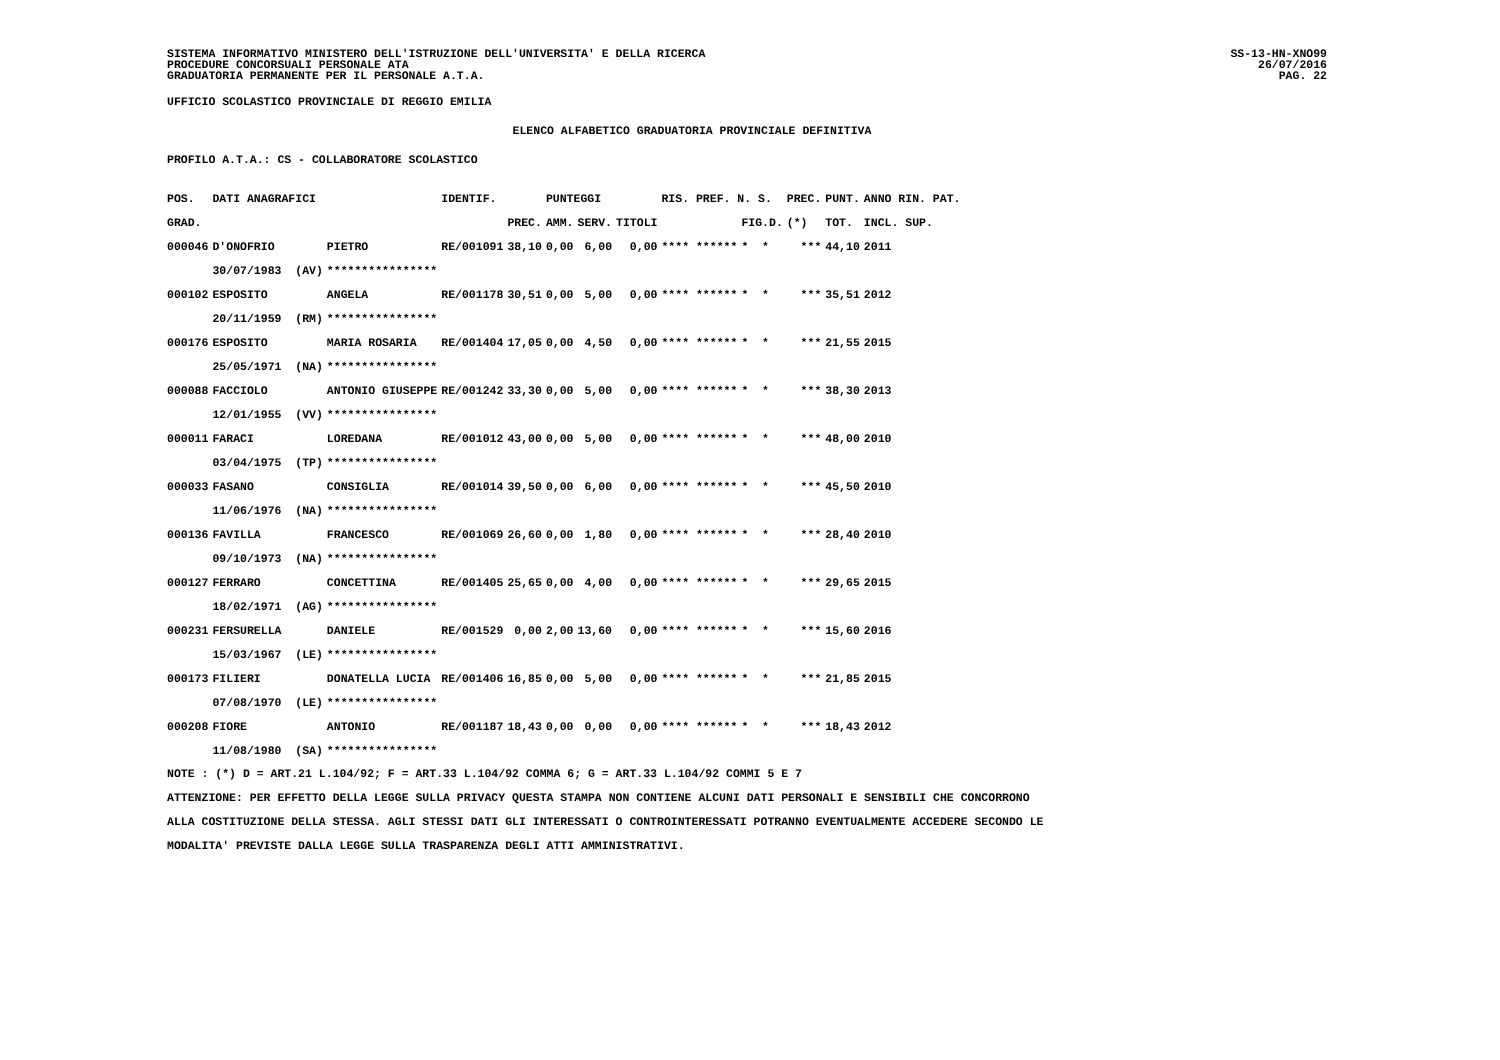SISTEMA INFORMATIVO MINISTERO DELL'ISTRUZIONE DELL'UNIVERSITA' E DELLA RICERCA
PROCEDURE CONCORSUALI PERSONALE ATA
GRADUATORIA PERMANENTE PER IL PERSONALE A.T.A.
SS-13-HN-XNO99
26/07/2016
PAG. 22
UFFICIO SCOLASTICO PROVINCIALE DI REGGIO EMILIA
ELENCO ALFABETICO GRADUATORIA PROVINCIALE DEFINITIVA
PROFILO A.T.A.: CS - COLLABORATORE SCOLASTICO
| POS. | DATI ANAGRAFICI | | IDENTIF. | | PUNTEGGI | | | RIS. PREF. N. S. | | PREC. | PUNT. | ANNO RIN. PAT. |
| --- | --- | --- | --- | --- | --- | --- | --- | --- | --- | --- | --- | --- |
| GRAD. | | | | PREC. | AMM. | SERV. | TITOLI | | FIG.D. | (*) | TOT. | INCL. SUP. |
| 000046 | D'ONOFRIO | PIETRO | RE/001091 | 38,10 | 0,00 | 6,00 | 0,00 | **** ****** | * * | *** | 44,10 | 2011 |
| | 30/07/1983 (AV) | **************** | | | | | | | | | | |
| 000102 | ESPOSITO | ANGELA | RE/001178 | 30,51 | 0,00 | 5,00 | 0,00 | **** ****** | * * | *** | 35,51 | 2012 |
| | 20/11/1959 (RM) | **************** | | | | | | | | | | |
| 000176 | ESPOSITO | MARIA ROSARIA | RE/001404 | 17,05 | 0,00 | 4,50 | 0,00 | **** ****** | * * | *** | 21,55 | 2015 |
| | 25/05/1971 (NA) | **************** | | | | | | | | | | |
| 000088 | FACCIOLO | ANTONIO GIUSEPPE | RE/001242 | 33,30 | 0,00 | 5,00 | 0,00 | **** ****** | * * | *** | 38,30 | 2013 |
| | 12/01/1955 (VV) | **************** | | | | | | | | | | |
| 000011 | FARACI | LOREDANA | RE/001012 | 43,00 | 0,00 | 5,00 | 0,00 | **** ****** | * * | *** | 48,00 | 2010 |
| | 03/04/1975 (TP) | **************** | | | | | | | | | | |
| 000033 | FASANO | CONSIGLIA | RE/001014 | 39,50 | 0,00 | 6,00 | 0,00 | **** ****** | * * | *** | 45,50 | 2010 |
| | 11/06/1976 (NA) | **************** | | | | | | | | | | |
| 000136 | FAVILLA | FRANCESCO | RE/001069 | 26,60 | 0,00 | 1,80 | 0,00 | **** ****** | * * | *** | 28,40 | 2010 |
| | 09/10/1973 (NA) | **************** | | | | | | | | | | |
| 000127 | FERRARO | CONCETTINA | RE/001405 | 25,65 | 0,00 | 4,00 | 0,00 | **** ****** | * * | *** | 29,65 | 2015 |
| | 18/02/1971 (AG) | **************** | | | | | | | | | | |
| 000231 | FERSURELLA | DANIELE | RE/001529 | 0,00 | 2,00 | 13,60 | 0,00 | **** ****** | * * | *** | 15,60 | 2016 |
| | 15/03/1967 (LE) | **************** | | | | | | | | | | |
| 000173 | FILIERI | DONATELLA LUCIA | RE/001406 | 16,85 | 0,00 | 5,00 | 0,00 | **** ****** | * * | *** | 21,85 | 2015 |
| | 07/08/1970 (LE) | **************** | | | | | | | | | | |
| 000208 | FIORE | ANTONIO | RE/001187 | 18,43 | 0,00 | 0,00 | 0,00 | **** ****** | * * | *** | 18,43 | 2012 |
| | 11/08/1980 (SA) | **************** | | | | | | | | | | |
NOTE : (*) D = ART.21 L.104/92; F = ART.33 L.104/92 COMMA 6; G = ART.33 L.104/92 COMMI 5 E 7
ATTENZIONE: PER EFFETTO DELLA LEGGE SULLA PRIVACY QUESTA STAMPA NON CONTIENE ALCUNI DATI PERSONALI E SENSIBILI CHE CONCORRONO
ALLA COSTITUZIONE DELLA STESSA. AGLI STESSI DATI GLI INTERESSATI O CONTROINTERESSATI POTRANNO EVENTUALMENTE ACCEDERE SECONDO LE
MODALITA' PREVISTE DALLA LEGGE SULLA TRASPARENZA DEGLI ATTI AMMINISTRATIVI.